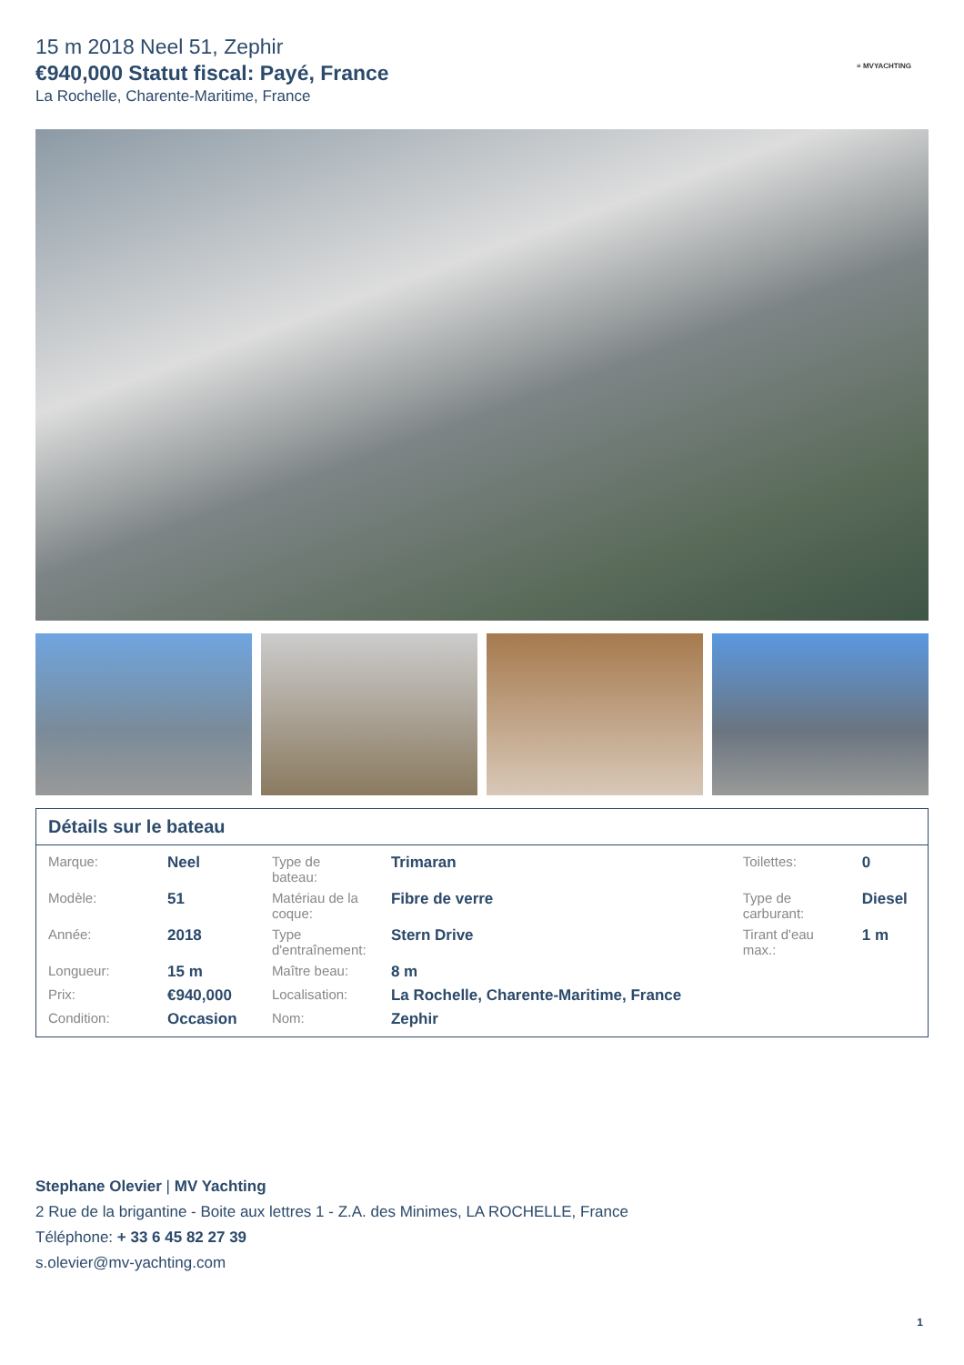15 m 2018 Neel 51, Zephir
€940,000 Statut fiscal: Payé, France
La Rochelle, Charente-Maritime, France
≡ MVYACHTING
Détails sur le bateau
| Marque: | Neel | Type de bateau: | Trimaran | Toilettes: | 0 |
| Modèle: | 51 | Matériau de la coque: | Fibre de verre | Type de carburant: | Diesel |
| Année: | 2018 | Type d'entraînement: | Stern Drive | Tirant d'eau max.: | 1 m |
| Longueur: | 15 m | Maître beau: | 8 m | | |
| Prix: | €940,000 | Localisation: | La Rochelle, Charente-Maritime, France | | |
| Condition: | Occasion | Nom: | Zephir | | |
Stephane Olevier | MV Yachting
2 Rue de la brigantine - Boite aux lettres 1 - Z.A. des Minimes, LA ROCHELLE, France
Téléphone: + 33 6 45 82 27 39
s.olevier@mv-yachting.com
1